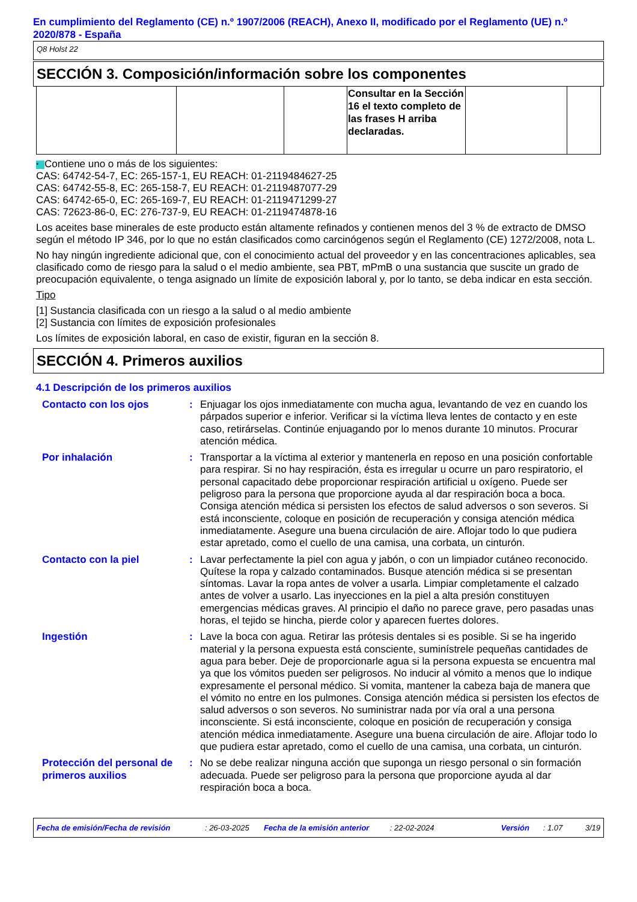En cumplimiento del Reglamento (CE) n.º 1907/2006 (REACH), Anexo II, modificado por el Reglamento (UE) n.º 2020/878 - España
Q8 Holst 22
SECCIÓN 3. Composición/información sobre los componentes
| | | | Consultar en la Sección 16 el texto completo de las frases H arriba declaradas. | | |
* Contiene uno o más de los siguientes:
CAS: 64742-54-7, EC: 265-157-1, EU REACH: 01-2119484627-25
CAS: 64742-55-8, EC: 265-158-7, EU REACH: 01-2119487077-29
CAS: 64742-65-0, EC: 265-169-7, EU REACH: 01-2119471299-27
CAS: 72623-86-0, EC: 276-737-9, EU REACH: 01-2119474878-16
Los aceites base minerales de este producto están altamente refinados y contienen menos del 3 % de extracto de DMSO según el método IP 346, por lo que no están clasificados como carcinógenos según el Reglamento (CE) 1272/2008, nota L.
No hay ningún ingrediente adicional que, con el conocimiento actual del proveedor y en las concentraciones aplicables, sea clasificado como de riesgo para la salud o el medio ambiente, sea PBT, mPmB o una sustancia que suscite un grado de preocupación equivalente, o tenga asignado un límite de exposición laboral y, por lo tanto, se deba indicar en esta sección.
Tipo
[1] Sustancia clasificada con un riesgo a la salud o al medio ambiente
[2] Sustancia con límites de exposición profesionales
Los límites de exposición laboral, en caso de existir, figuran en la sección 8.
SECCIÓN 4. Primeros auxilios
4.1 Descripción de los primeros auxilios
Contacto con los ojos : Enjuagar los ojos inmediatamente con mucha agua, levantando de vez en cuando los párpados superior e inferior. Verificar si la víctima lleva lentes de contacto y en este caso, retirárselas. Continúe enjuagando por lo menos durante 10 minutos. Procurar atención médica.
Por inhalación : Transportar a la víctima al exterior y mantenerla en reposo en una posición confortable para respirar. Si no hay respiración, ésta es irregular u ocurre un paro respiratorio, el personal capacitado debe proporcionar respiración artificial u oxígeno. Puede ser peligroso para la persona que proporcione ayuda al dar respiración boca a boca. Consiga atención médica si persisten los efectos de salud adversos o son severos. Si está inconsciente, coloque en posición de recuperación y consiga atención médica inmediatamente. Asegure una buena circulación de aire. Aflojar todo lo que pudiera estar apretado, como el cuello de una camisa, una corbata, un cinturón.
Contacto con la piel : Lavar perfectamente la piel con agua y jabón, o con un limpiador cutáneo reconocido. Quítese la ropa y calzado contaminados. Busque atención médica si se presentan síntomas. Lavar la ropa antes de volver a usarla. Limpiar completamente el calzado antes de volver a usarlo. Las inyecciones en la piel a alta presión constituyen emergencias médicas graves. Al principio el daño no parece grave, pero pasadas unas horas, el tejido se hincha, pierde color y aparecen fuertes dolores.
Ingestión : Lave la boca con agua. Retirar las prótesis dentales si es posible. Si se ha ingerido material y la persona expuesta está consciente, suminístrele pequeñas cantidades de agua para beber. Deje de proporcionarle agua si la persona expuesta se encuentra mal ya que los vómitos pueden ser peligrosos. No inducir al vómito a menos que lo indique expresamente el personal médico. Si vomita, mantener la cabeza baja de manera que el vómito no entre en los pulmones. Consiga atención médica si persisten los efectos de salud adversos o son severos. No suministrar nada por vía oral a una persona inconsciente. Si está inconsciente, coloque en posición de recuperación y consiga atención médica inmediatamente. Asegure una buena circulación de aire. Aflojar todo lo que pudiera estar apretado, como el cuello de una camisa, una corbata, un cinturón.
Protección del personal de primeros auxilios
: No se debe realizar ninguna acción que suponga un riesgo personal o sin formación adecuada. Puede ser peligroso para la persona que proporcione ayuda al dar respiración boca a boca.
Fecha de emisión/Fecha de revisión: 26-03-2025 Fecha de la emisión anterior: 22-02-2024 Versión: 1.07 3/19